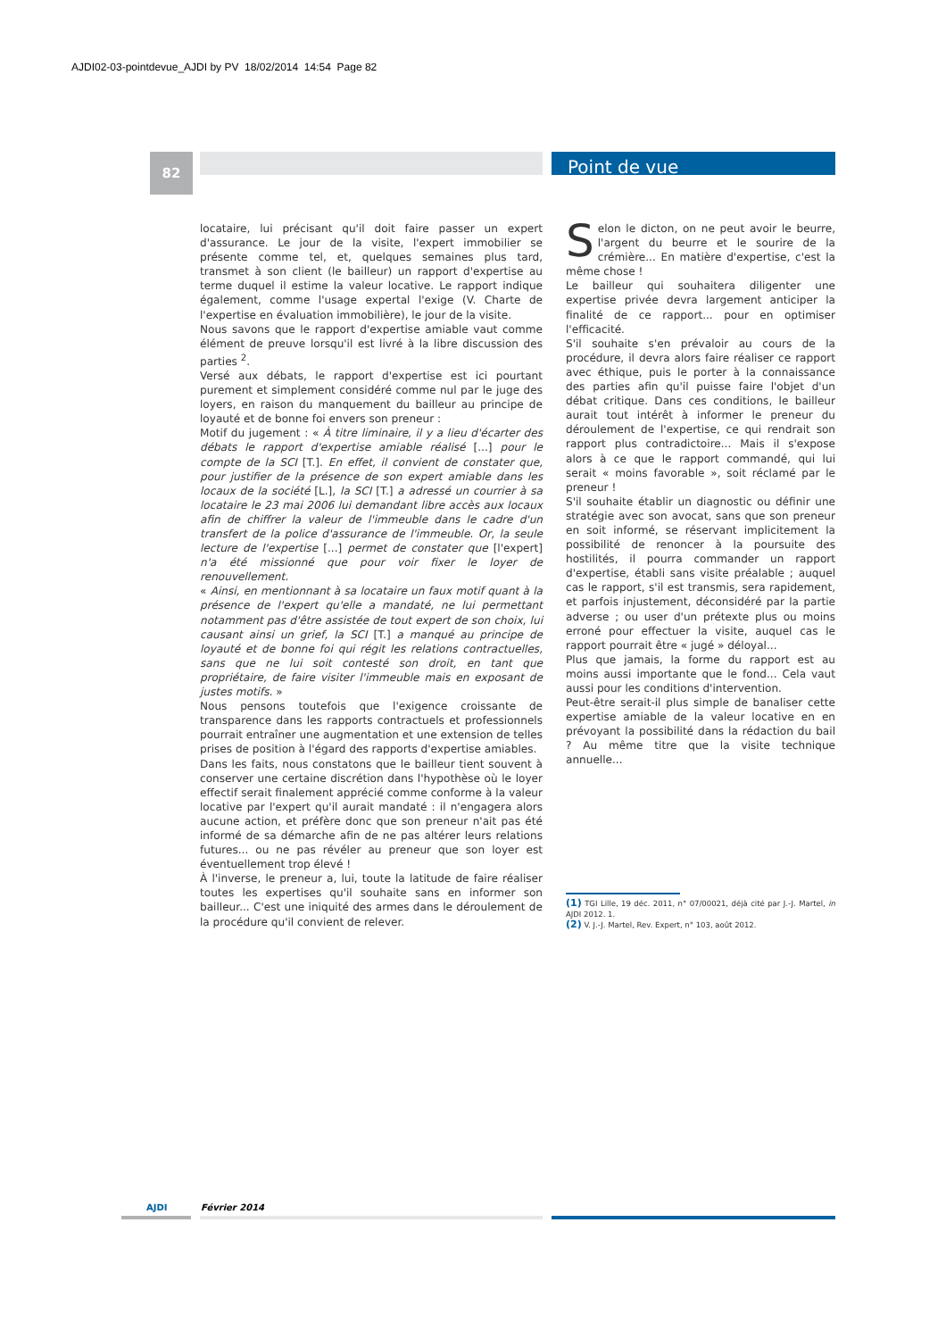AJDI02-03-pointdevue_AJDI by PV 18/02/2014 14:54 Page 82
82 Point de vue
locataire, lui précisant qu'il doit faire passer un expert d'assurance. Le jour de la visite, l'expert immobilier se présente comme tel, et, quelques semaines plus tard, transmet à son client (le bailleur) un rapport d'expertise au terme duquel il estime la valeur locative. Le rapport indique également, comme l'usage expertal l'exige (V. Charte de l'expertise en évaluation immobilière), le jour de la visite.
Nous savons que le rapport d'expertise amiable vaut comme élément de preuve lorsqu'il est livré à la libre discussion des parties <sup>2</sup>.
Versé aux débats, le rapport d'expertise est ici pourtant purement et simplement considéré comme nul par le juge des loyers, en raison du manquement du bailleur au principe de loyauté et de bonne foi envers son preneur :
Motif du jugement : « À titre liminaire, il y a lieu d'écarter des débats le rapport d'expertise amiable réalisé [...] pour le compte de la SCI [T.]. En effet, il convient de constater que, pour justifier de la présence de son expert amiable dans les locaux de la société [L.], la SCI [T.] a adressé un courrier à sa locataire le 23 mai 2006 lui demandant libre accès aux locaux afin de chiffrer la valeur de l'immeuble dans le cadre d'un transfert de la police d'assurance de l'immeuble. Or, la seule lecture de l'expertise [...] permet de constater que [l'expert] n'a été missionné que pour voir fixer le loyer de renouvellement.
« Ainsi, en mentionnant à sa locataire un faux motif quant à la présence de l'expert qu'elle a mandaté, ne lui permettant notamment pas d'être assistée de tout expert de son choix, lui causant ainsi un grief, la SCI [T.] a manqué au principe de loyauté et de bonne foi qui régit les relations contractuelles, sans que ne lui soit contesté son droit, en tant que propriétaire, de faire visiter l'immeuble mais en exposant de justes motifs. »
Nous pensons toutefois que l'exigence croissante de transparence dans les rapports contractuels et professionnels pourrait entraîner une augmentation et une extension de telles prises de position à l'égard des rapports d'expertise amiables.
Dans les faits, nous constatons que le bailleur tient souvent à conserver une certaine discrétion dans l'hypothèse où le loyer effectif serait finalement apprécié comme conforme à la valeur locative par l'expert qu'il aurait mandaté : il n'engagera alors aucune action, et préfère donc que son preneur n'ait pas été informé de sa démarche afin de ne pas altérer leurs relations futures... ou ne pas révéler au preneur que son loyer est éventuellement trop élevé !
À l'inverse, le preneur a, lui, toute la latitude de faire réaliser toutes les expertises qu'il souhaite sans en informer son bailleur... C'est une iniquité des armes dans le déroulement de la procédure qu'il convient de relever.
Selon le dicton, on ne peut avoir le beurre, l'argent du beurre et le sourire de la crémière... En matière d'expertise, c'est la même chose !
Le bailleur qui souhaitera diligenter une expertise privée devra largement anticiper la finalité de ce rapport... pour en optimiser l'efficacité.
S'il souhaite s'en prévaloir au cours de la procédure, il devra alors faire réaliser ce rapport avec éthique, puis le porter à la connaissance des parties afin qu'il puisse faire l'objet d'un débat critique. Dans ces conditions, le bailleur aurait tout intérêt à informer le preneur du déroulement de l'expertise, ce qui rendrait son rapport plus contradictoire... Mais il s'expose alors à ce que le rapport commandé, qui lui serait « moins favorable », soit réclamé par le preneur !
S'il souhaite établir un diagnostic ou définir une stratégie avec son avocat, sans que son preneur en soit informé, se réservant implicitement la possibilité de renoncer à la poursuite des hostilités, il pourra commander un rapport d'expertise, établi sans visite préalable ; auquel cas le rapport, s'il est transmis, sera rapidement, et parfois injustement, déconsidéré par la partie adverse ; ou user d'un prétexte plus ou moins erroné pour effectuer la visite, auquel cas le rapport pourrait être « jugé » déloyal...
Plus que jamais, la forme du rapport est au moins aussi importante que le fond... Cela vaut aussi pour les conditions d'intervention.
Peut-être serait-il plus simple de banaliser cette expertise amiable de la valeur locative en en prévoyant la possibilité dans la rédaction du bail ? Au même titre que la visite technique annuelle...
(1) TGI Lille, 19 déc. 2011, n° 07/00021, déjà cité par J.-J. Martel, in AJDI 2012. 1.
(2) V. J.-J. Martel, Rev. Expert, n° 103, août 2012.
AJDI Février 2014